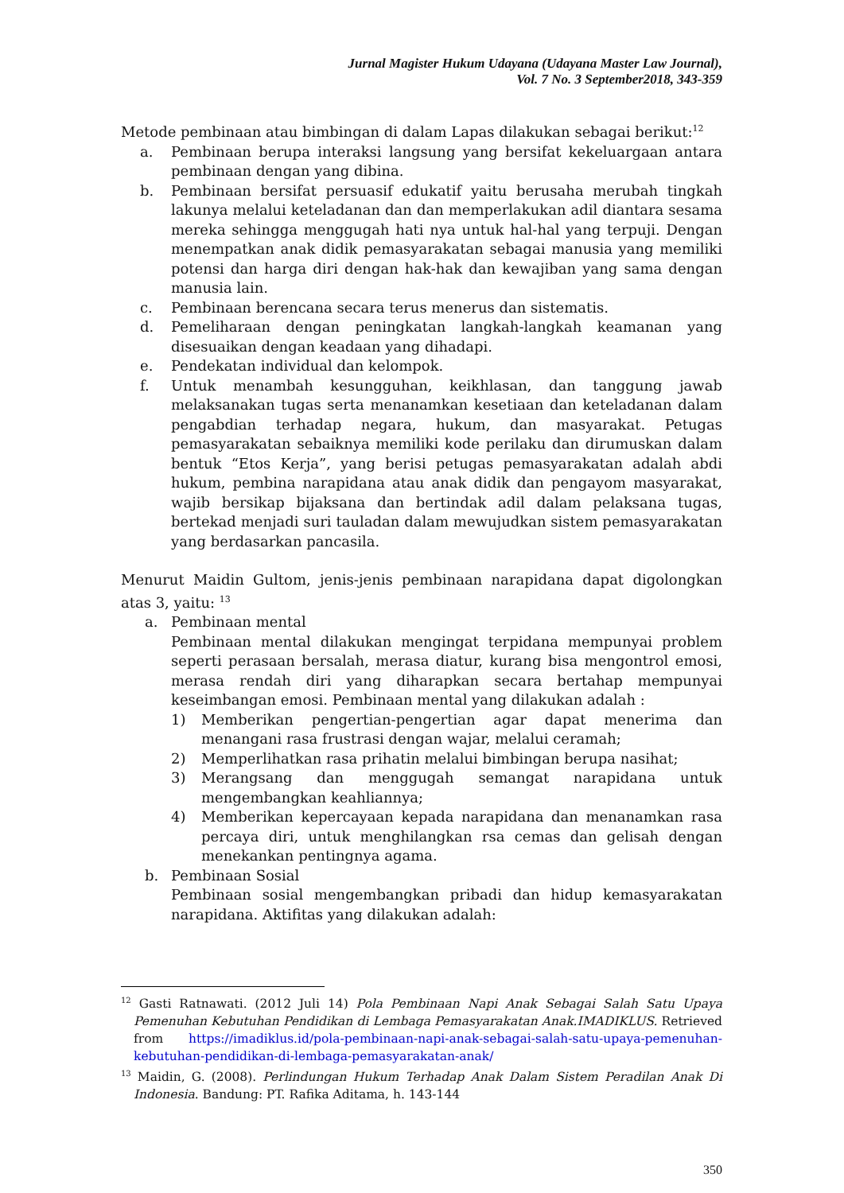Jurnal Magister Hukum Udayana (Udayana Master Law Journal),
Vol. 7 No. 3 September2018, 343-359
Metode pembinaan atau bimbingan di dalam Lapas dilakukan sebagai berikut:<sup>12</sup>
a. Pembinaan berupa interaksi langsung yang bersifat kekeluargaan antara pembinaan dengan yang dibina.
b. Pembinaan bersifat persuasif edukatif yaitu berusaha merubah tingkah lakunya melalui keteladanan dan dan memperlakukan adil diantara sesama mereka sehingga menggugah hati nya untuk hal-hal yang terpuji. Dengan menempatkan anak didik pemasyarakatan sebagai manusia yang memiliki potensi dan harga diri dengan hak-hak dan kewajiban yang sama dengan manusia lain.
c. Pembinaan berencana secara terus menerus dan sistematis.
d. Pemeliharaan dengan peningkatan langkah-langkah keamanan yang disesuaikan dengan keadaan yang dihadapi.
e. Pendekatan individual dan kelompok.
f. Untuk menambah kesungguhan, keikhlasan, dan tanggung jawab melaksanakan tugas serta menanamkan kesetiaan dan keteladanan dalam pengabdian terhadap negara, hukum, dan masyarakat. Petugas pemasyarakatan sebaiknya memiliki kode perilaku dan dirumuskan dalam bentuk “Etos Kerja”, yang berisi petugas pemasyarakatan adalah abdi hukum, pembina narapidana atau anak didik dan pengayom masyarakat, wajib bersikap bijaksana dan bertindak adil dalam pelaksana tugas, bertekad menjadi suri tauladan dalam mewujudkan sistem pemasyarakatan yang berdasarkan pancasila.
Menurut Maidin Gultom, jenis-jenis pembinaan narapidana dapat digolongkan atas 3, yaitu: <sup>13</sup>
a. Pembinaan mental
Pembinaan mental dilakukan mengingat terpidana mempunyai problem seperti perasaan bersalah, merasa diatur, kurang bisa mengontrol emosi, merasa rendah diri yang diharapkan secara bertahap mempunyai keseimbangan emosi. Pembinaan mental yang dilakukan adalah :
1) Memberikan pengertian-pengertian agar dapat menerima dan menangani rasa frustrasi dengan wajar, melalui ceramah;
2) Memperlihatkan rasa prihatin melalui bimbingan berupa nasihat;
3) Merangsang dan menggugah semangat narapidana untuk mengembangkan keahliannya;
4) Memberikan kepercayaan kepada narapidana dan menanamkan rasa percaya diri, untuk menghilangkan rsa cemas dan gelisah dengan menekankan pentingnya agama.
b. Pembinaan Sosial
Pembinaan sosial mengembangkan pribadi dan hidup kemasyarakatan narapidana. Aktifitas yang dilakukan adalah:
<sup>12</sup> Gasti Ratnawati. (2012 Juli 14) Pola Pembinaan Napi Anak Sebagai Salah Satu Upaya Pemenuhan Kebutuhan Pendidikan di Lembaga Pemasyarakatan Anak.IMADIKLUS. Retrieved from https://imadiklus.id/pola-pembinaan-napi-anak-sebagai-salah-satu-upaya-pemenuhan-kebutuhan-pendidikan-di-lembaga-pemasyarakatan-anak/
<sup>13</sup> Maidin, G. (2008). Perlindungan Hukum Terhadap Anak Dalam Sistem Peradilan Anak Di Indonesia. Bandung: PT. Rafika Aditama, h. 143-144
350